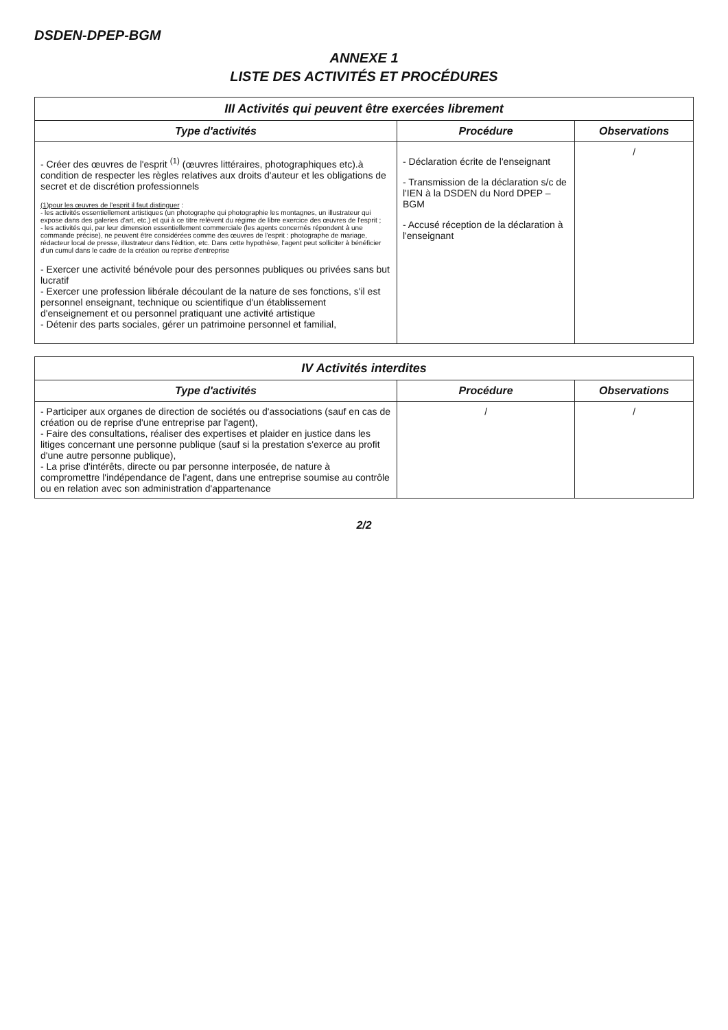DSDEN-DPEP-BGM
ANNEXE 1
LISTE DES ACTIVITÉS ET PROCÉDURES
| III Activités qui peuvent être exercées librement | | |
| Type d'activités | Procédure | Observations |
| - Créer des œuvres de l'esprit <sup>(1)</sup> (œuvres littéraires, photographiques etc).à condition de respecter les règles relatives aux droits d'auteur et les obligations de secret et de discrétion professionnels (1)pour les œuvres de l'esprit il faut distinguer : - les activités essentiellement artistiques (un photographe qui photographie les montagnes, un illustrateur qui expose dans des galeries d'art, etc.) et qui à ce titre relèvent du régime de libre exercice des œuvres de l'esprit ; - les activités qui, par leur dimension essentiellement commerciale (les agents concernés répondent à une commande précise), ne peuvent être considérées comme des œuvres de l'esprit : photographe de mariage, rédacteur local de presse, illustrateur dans l'édition, etc. Dans cette hypothèse, l'agent peut solliciter à bénéficier d'un cumul dans le cadre de la création ou reprise d'entreprise - Exercer une activité bénévole pour des personnes publiques ou privées sans but lucratif - Exercer une profession libérale découlant de la nature de ses fonctions, s'il est personnel enseignant, technique ou scientifique d'un établissement d'enseignement et ou personnel pratiquant une activité artistique - Détenir des parts sociales, gérer un patrimoine personnel et familial, | - Déclaration écrite de l'enseignant - Transmission de la déclaration s/c de l'IEN à la DSDEN du Nord DPEP – BGM - Accusé réception de la déclaration à l'enseignant | / |
| IV Activités interdites | | |
| Type d'activités | Procédure | Observations |
| - Participer aux organes de direction de sociétés ou d'associations (sauf en cas de création ou de reprise d'une entreprise par l'agent), - Faire des consultations, réaliser des expertises et plaider en justice dans les litiges concernant une personne publique (sauf si la prestation s'exerce au profit d'une autre personne publique), - La prise d'intérêts, directe ou par personne interposée, de nature à compromettre l'indépendance de l'agent, dans une entreprise soumise au contrôle ou en relation avec son administration d'appartenance | / | / |
2/2